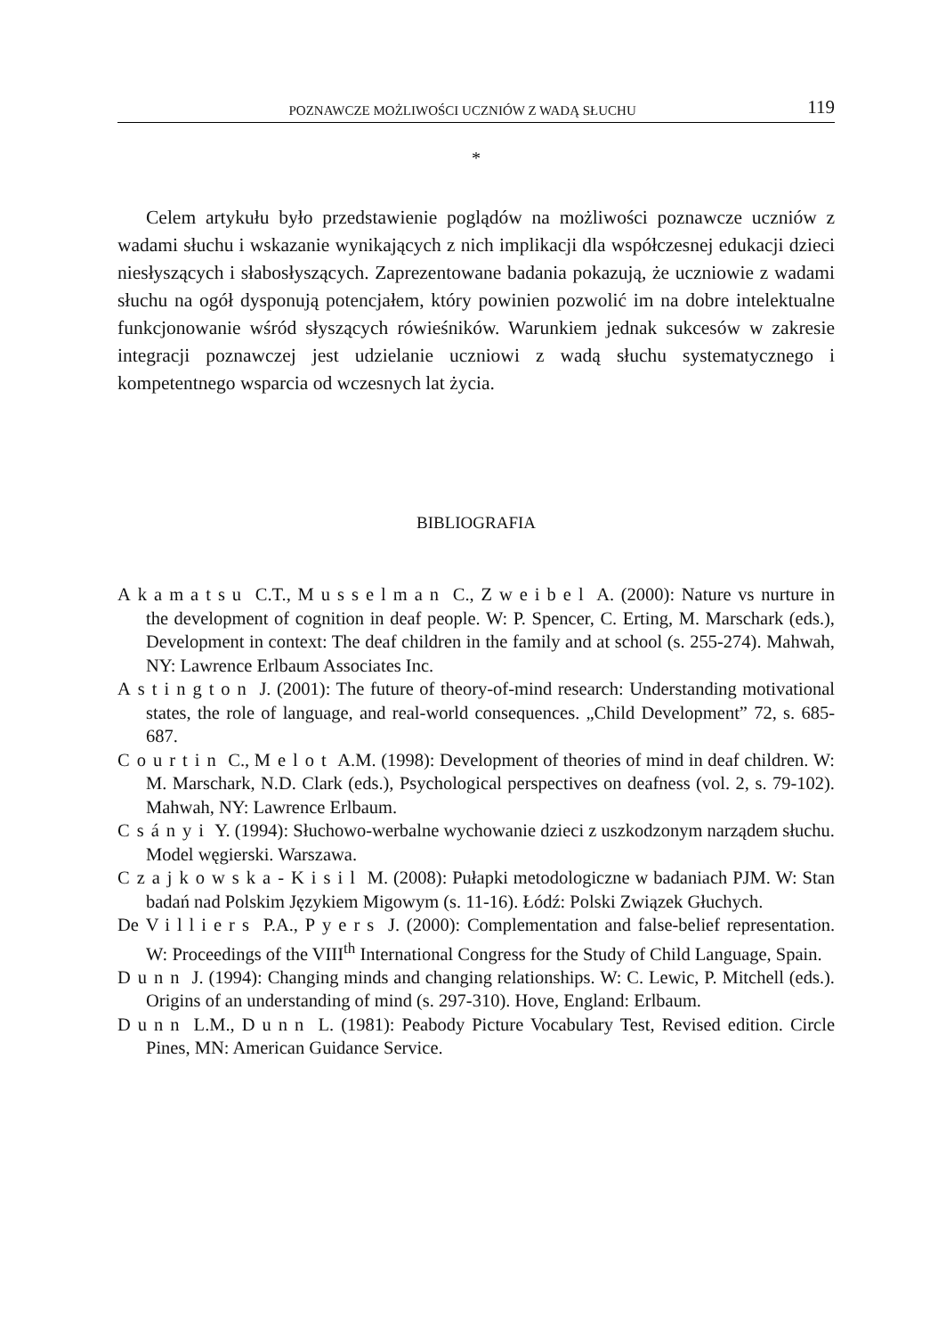POZNAWCZE MOŻLIWOŚCI UCZNIÓW Z WADĄ SŁUCHU 119
*
Celem artykułu było przedstawienie poglądów na możliwości poznawcze uczniów z wadami słuchu i wskazanie wynikających z nich implikacji dla współczesnej edukacji dzieci niesłyszących i słabosłyszących. Zaprezentowane badania pokazują, że uczniowie z wadami słuchu na ogół dysponują potencjałem, który powinien pozwolić im na dobre intelektualne funkcjonowanie wśród słyszących rówieśników. Warunkiem jednak sukcesów w zakresie integracji poznawczej jest udzielanie uczniowi z wadą słuchu systematycznego i kompetentnego wsparcia od wczesnych lat życia.
BIBLIOGRAFIA
Akamatsu C.T., Musselman C., Zweibel A. (2000): Nature vs nurture in the development of cognition in deaf people. W: P. Spencer, C. Erting, M. Marschark (eds.), Development in context: The deaf children in the family and at school (s. 255-274). Mahwah, NY: Lawrence Erlbaum Associates Inc.
Astington J. (2001): The future of theory-of-mind research: Understanding motivational states, the role of language, and real-world consequences. „Child Development” 72, s. 685-687.
Courtin C., Melot A.M. (1998): Development of theories of mind in deaf children. W: M. Marschark, N.D. Clark (eds.), Psychological perspectives on deafness (vol. 2, s. 79-102). Mahwah, NY: Lawrence Erlbaum.
Csányi Y. (1994): Słuchowo-werbalne wychowanie dzieci z uszkodzonym narządem słuchu. Model węgierski. Warszawa.
Czajkowska-Kisil M. (2008): Pułapki metodologiczne w badaniach PJM. W: Stan badań nad Polskim Językiem Migowym (s. 11-16). Łódź: Polski Związek Głuchych.
De Villiers P.A., Pyers J. (2000): Complementation and false-belief representation. W: Proceedings of the VIII<sup>th</sup> International Congress for the Study of Child Language, Spain.
Dunn J. (1994): Changing minds and changing relationships. W: C. Lewic, P. Mitchell (eds.). Origins of an understanding of mind (s. 297-310). Hove, England: Erlbaum.
Dunn L.M., Dunn L. (1981): Peabody Picture Vocabulary Test, Revised edition. Circle Pines, MN: American Guidance Service.